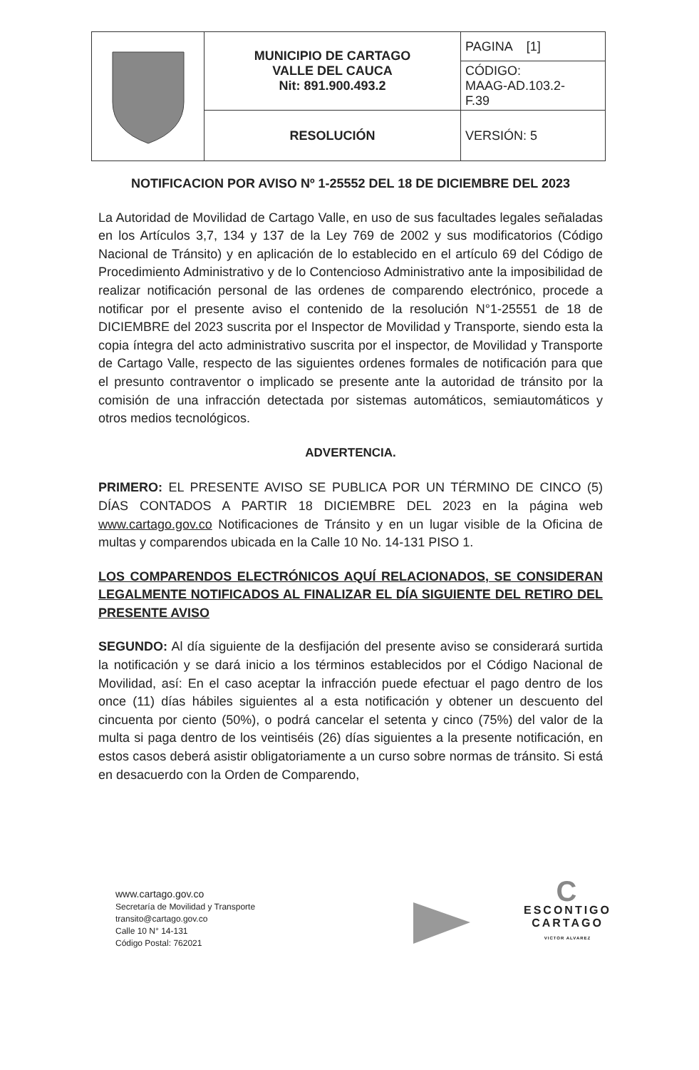| | MUNICIPIO DE CARTAGO VALLE DEL CAUCA Nit: 891.900.493.2 | PAGINA [1] |
| | | CÓDIGO: MAAG-AD.103.2- F.39 |
| | RESOLUCIÓN | VERSIÓN: 5 |
NOTIFICACION POR AVISO Nº 1-25552 DEL 18 DE DICIEMBRE DEL 2023
La Autoridad de Movilidad de Cartago Valle, en uso de sus facultades legales señaladas en los Artículos 3,7, 134 y 137 de la Ley 769 de 2002 y sus modificatorios (Código Nacional de Tránsito) y en aplicación de lo establecido en el artículo 69 del Código de Procedimiento Administrativo y de lo Contencioso Administrativo ante la imposibilidad de realizar notificación personal de las ordenes de comparendo electrónico, procede a notificar por el presente aviso el contenido de la resolución N°1-25551 de 18 de DICIEMBRE del 2023 suscrita por el Inspector de Movilidad y Transporte, siendo esta la copia íntegra del acto administrativo suscrita por el inspector, de Movilidad y Transporte de Cartago Valle, respecto de las siguientes ordenes formales de notificación para que el presunto contraventor o implicado se presente ante la autoridad de tránsito por la comisión de una infracción detectada por sistemas automáticos, semiautomáticos y otros medios tecnológicos.
ADVERTENCIA.
PRIMERO: EL PRESENTE AVISO SE PUBLICA POR UN TÉRMINO DE CINCO (5) DÍAS CONTADOS A PARTIR 18 DICIEMBRE DEL 2023 en la página web www.cartago.gov.co Notificaciones de Tránsito y en un lugar visible de la Oficina de multas y comparendos ubicada en la Calle 10 No. 14-131 PISO 1.
LOS COMPARENDOS ELECTRÓNICOS AQUÍ RELACIONADOS, SE CONSIDERAN LEGALMENTE NOTIFICADOS AL FINALIZAR EL DÍA SIGUIENTE DEL RETIRO DEL PRESENTE AVISO
SEGUNDO: Al día siguiente de la desfijación del presente aviso se considerará surtida la notificación y se dará inicio a los términos establecidos por el Código Nacional de Movilidad, así: En el caso aceptar la infracción puede efectuar el pago dentro de los once (11) días hábiles siguientes al a esta notificación y obtener un descuento del cincuenta por ciento (50%), o podrá cancelar el setenta y cinco (75%) del valor de la multa si paga dentro de los veintiséis (26) días siguientes a la presente notificación, en estos casos deberá asistir obligatoriamente a un curso sobre normas de tránsito. Si está en desacuerdo con la Orden de Comparendo,
www.cartago.gov.co
Secretaría de Movilidad y Transporte
transito@cartago.gov.co
Calle 10 N° 14-131
Código Postal: 762021
C
ESCONTIGO
CARTAGO
VICTOR ALVAREZ